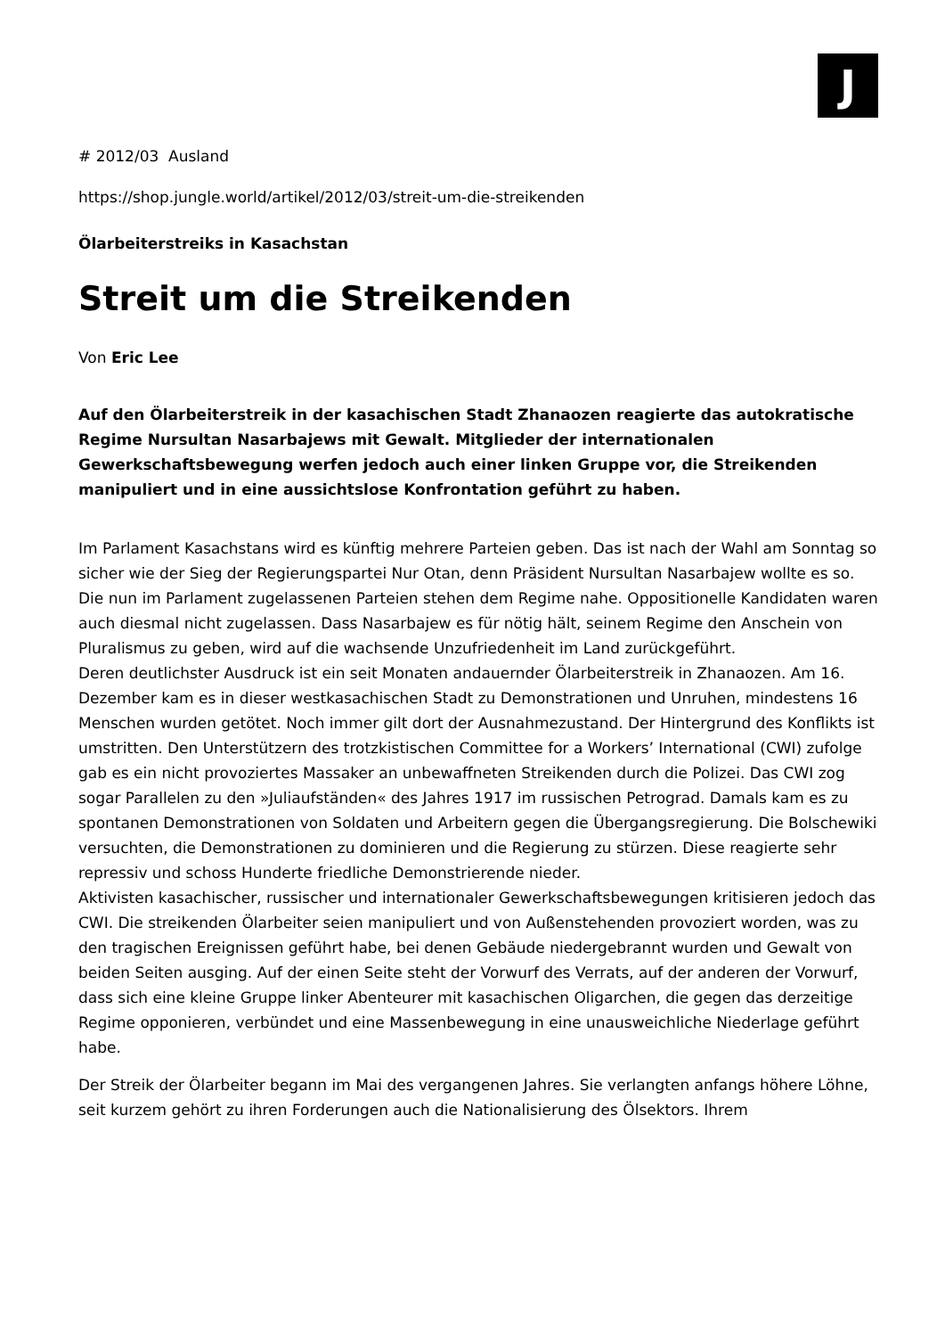J
# 2012/03 Ausland
https://shop.jungle.world/artikel/2012/03/streit-um-die-streikenden
Ölarbeiterstreiks in Kasachstan
Streit um die Streikenden
Von Eric Lee
Auf den Ölarbeiterstreik in der kasachischen Stadt Zhanaozen reagierte das autokratische Regime Nursultan Nasarbajews mit Gewalt. Mitglieder der internationalen Gewerkschaftsbewegung werfen jedoch auch einer linken Gruppe vor, die Streikenden manipuliert und in eine aussichtslose Konfrontation geführt zu haben.
Im Parlament Kasachstans wird es künftig mehrere Parteien geben. Das ist nach der Wahl am Sonntag so sicher wie der Sieg der Regierungspartei Nur Otan, denn Präsident Nursultan Nasarbajew wollte es so. Die nun im Parlament zugelassenen Parteien stehen dem Regime nahe. Oppositionelle Kandidaten waren auch diesmal nicht zugelassen. Dass Nasarbajew es für nötig hält, seinem Regime den Anschein von Pluralismus zu geben, wird auf die wachsende Unzufriedenheit im Land zurückgeführt.
Deren deutlichster Ausdruck ist ein seit Monaten andauernder Ölarbeiterstreik in Zhanaozen. Am 16. Dezember kam es in dieser westkasachischen Stadt zu Demonstrationen und Unruhen, mindestens 16 Menschen wurden getötet. Noch immer gilt dort der Ausnahmezustand. Der Hintergrund des Konflikts ist umstritten. Den Unterstützern des trotzkistischen Committee for a Workers’ International (CWI) zufolge gab es ein nicht provoziertes Massaker an unbewaffneten Streikenden durch die Polizei. Das CWI zog sogar Parallelen zu den »Juliaufständen« des Jahres 1917 im russischen Petrograd. Damals kam es zu spontanen Demonstrationen von Soldaten und Arbeitern gegen die Übergangsregierung. Die Bolschewiki versuchten, die Demonstrationen zu dominieren und die Regierung zu stürzen. Diese reagierte sehr repressiv und schoss Hunderte friedliche Demonstrierende nieder.
Aktivisten kasachischer, russischer und internationaler Gewerkschaftsbewegungen kritisieren jedoch das CWI. Die streikenden Ölarbeiter seien manipuliert und von Außenstehenden provoziert worden, was zu den tragischen Ereignissen geführt habe, bei denen Gebäude niedergebrannt wurden und Gewalt von beiden Seiten ausging. Auf der einen Seite steht der Vorwurf des Verrats, auf der anderen der Vorwurf, dass sich eine kleine Gruppe linker Abenteurer mit kasachischen Oligarchen, die gegen das derzeitige Regime opponieren, verbündet und eine Massenbewegung in eine unausweichliche Niederlage geführt habe.
Der Streik der Ölarbeiter begann im Mai des vergangenen Jahres. Sie verlangten anfangs höhere Löhne, seit kurzem gehört zu ihren Forderungen auch die Nationalisierung des Ölsektors. Ihrem